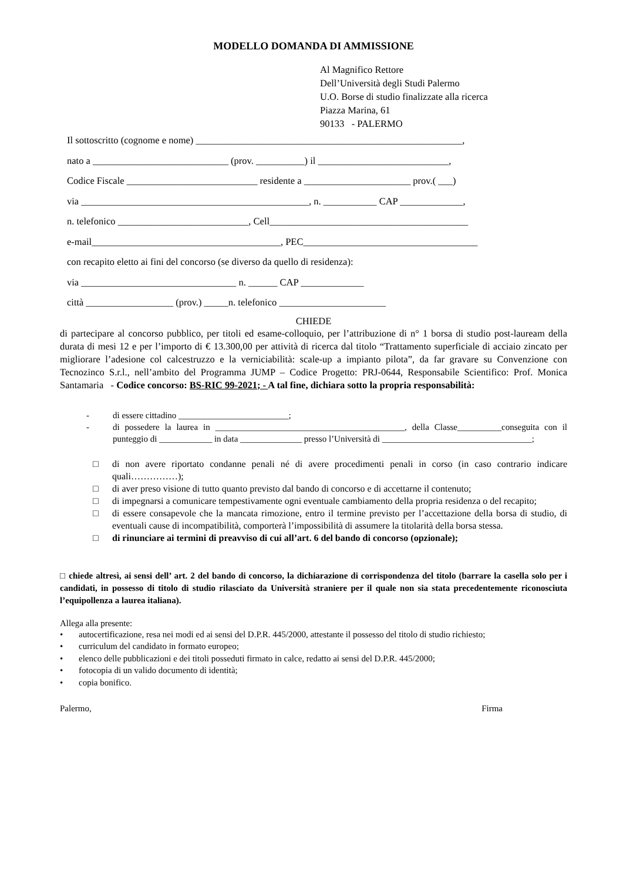MODELLO DOMANDA DI AMMISSIONE
Al Magnifico Rettore
Dell’Università degli Studi Palermo
U.O. Borse di studio finalizzate alla ricerca
Piazza Marina, 61
90133 - PALERMO
Il sottoscritto (cognome e nome) _______________________________________________________,
nato a ____________________________ (prov. __________) il ___________________________,
Codice Fiscale ___________________________ residente a ______________________ prov.( ___)
via _______________________________________________, n. ___________ CAP _____________,
n. telefonico ___________________________, Cell_________________________________________
e-mail_______________________________________, PEC____________________________________
con recapito eletto ai fini del concorso (se diverso da quello di residenza):
via ________________________________ n. ______ CAP _____________
città __________________ (prov.) _____n. telefonico ______________________
CHIEDE
di partecipare al concorso pubblico, per titoli ed esame-colloquio, per l’attribuzione di n° 1 borsa di studio post-lauream della durata di mesi 12 e per l’importo di € 13.300,00 per attività di ricerca dal titolo “Trattamento superficiale di acciaio zincato per migliorare l’adesione col calcestruzzo e la verniciabilità: scale-up a impianto pilota”, da far gravare su Convenzione con Tecnozinco S.r.l., nell’ambito del Programma JUMP – Codice Progetto: PRJ-0644, Responsabile Scientifico: Prof. Monica Santamaria - Codice concorso: BS-RIC 99-2021; - A tal fine, dichiara sotto la propria responsabilità:
- di essere cittadino _________________________;
- di possedere la laurea in ___________________________________________, della Classe__________conseguita con il punteggio di ____________ in data ______________ presso l’Università di __________________________________;
□ di non avere riportato condanne penali né di avere procedimenti penali in corso (in caso contrario indicare quali……………);
□ di aver preso visione di tutto quanto previsto dal bando di concorso e di accettarne il contenuto;
□ di impegnarsi a comunicare tempestivamente ogni eventuale cambiamento della propria residenza o del recapito;
□ di essere consapevole che la mancata rimozione, entro il termine previsto per l’accettazione della borsa di studio, di eventuali cause di incompatibilità, comporterà l’impossibilità di assumere la titolarità della borsa stessa.
□ di rinunciare ai termini di preavviso di cui all’art. 6 del bando di concorso (opzionale);
□ chiede altresì, ai sensi dell’ art. 2 del bando di concorso, la dichiarazione di corrispondenza del titolo (barrare la casella solo per i candidati, in possesso di titolo di studio rilasciato da Università straniere per il quale non sia stata precedentemente riconosciuta l’equipollenza a laurea italiana).
Allega alla presente:
• autocertificazione, resa nei modi ed ai sensi del D.P.R. 445/2000, attestante il possesso del titolo di studio richiesto;
• curriculum del candidato in formato europeo;
• elenco delle pubblicazioni e dei titoli posseduti firmato in calce, redatto ai sensi del D.P.R. 445/2000;
• fotocopia di un valido documento di identità;
• copia bonifico.
Palermo, Firma